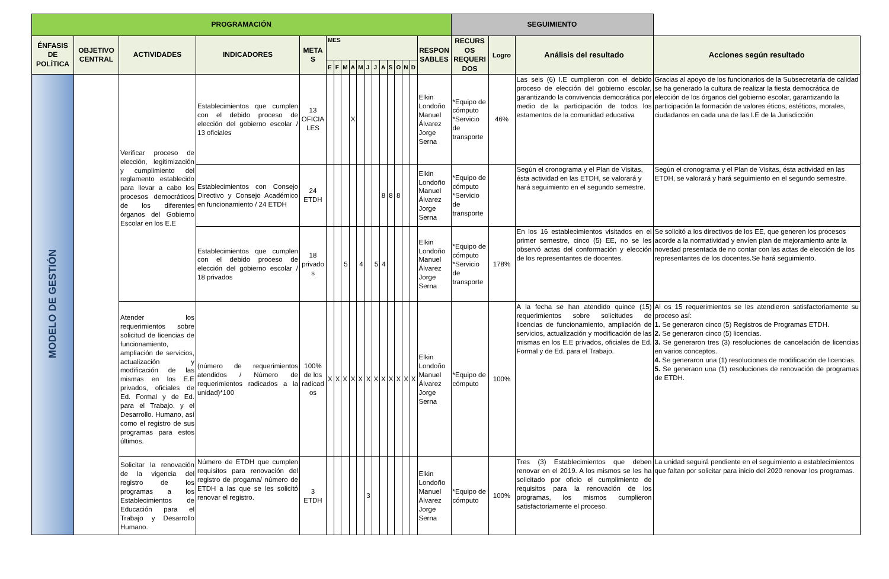| PROGRAMACIÓN | | | | | | | | | | | | | | | | | | SEGUIMIENTO | | | |
| --- | --- | --- | --- | --- | --- | --- | --- | --- | --- | --- | --- | --- | --- | --- | --- | --- | --- | --- | --- | --- | --- |
| ÉNFASIS DE POLÍTICA | OBJETIVO CENTRAL | ACTIVIDADES | INDICADORES | META S | MES | | | | | | | | | | | | RESPON SABLES | RECURS OS REQUERI DOS | Logro | Análisis del resultado | Acciones según resultado |
| | | | | | E | F | M | A | M | J | J | A | S | O | N | D | | | | | |
| MODELO DE GESTIÓN | | Verificar proceso de elección, legitimización y cumplimiento del reglamento establecido para llevar a cabo los procesos democráticos de los diferentes órganos del Gobierno Escolar en los E.E | Establecimientos que cumplen con el debido proceso de elección del gobierno escolar / 13 oficiales | 13 OFICIA LES | | | | X | | | | | | | | | Elkin Londoño Manuel Álvarez Jorge Serna | *Equipo de cómputo *Servicio de transporte | 46% | Las seis (6) I.E cumplieron con el debido proceso de elección del gobierno escolar, garantizando la convivencia democrática por medio de la participación de todos los estamentos de la comunidad educativa | Gracias al apoyo de los funcionarios de la Subsecretaría de calidad se ha generado la cultura de realizar la fiesta democrática de elección de los órganos del gobierno escolar, garantizando la participación la formación de valores éticos, estéticos, morales, ciudadanos en cada una de las I.E de la Jurisdicción |
| | | | Establecimientos con Consejo Directivo y Consejo Académico en funcionamiento / 24 ETDH | 24 ETDH | | | | | | | | 8 | 8 | 8 | | | Elkin Londoño Manuel Álvarez Jorge Serna | *Equipo de cómputo *Servicio de transporte | | Segùn el cronograma y el Plan de Visitas, ésta actividad en las ETDH, se valorará y hará seguimiento en el segundo semestre. | Segùn el cronograma y el Plan de Visitas, ésta actividad en las ETDH, se valorará y hará seguimiento en el segundo semestre. |
| | | | Establecimientos que cumplen con el debido proceso de elección del gobierno escolar / 18 privados | 18 privado s | | | 5 | | 4 | | 5 | 4 | | | | | Elkin Londoño Manuel Álvarez Jorge Serna | *Equipo de cómputo *Servicio de transporte | 178% | En los 16 establecimientos visitados en el primer semestre, cinco (5) EE, no se les observó actas del conformación y elección de los representantes de docentes. | Se solicitó a los directivos de los EE, que generen los procesos acorde a la normatividad y envíen plan de mejoramiento ante la novedad presentada de no contar con las actas de elección de los representantes de los docentes.Se hará seguimiento. |
| | | Atender los requerimientos sobre solicitud de licencias de funcionamiento, ampliación de servicios, actualización y modificación de las mismas en los E.E privados, oficiales de Ed. Formal y de Ed. para el Trabajo. y el Desarrollo. Humano, así como el registro de sus programas para estos últimos. | (número de requerimientos atendidos / Número de requerimientos radicados a la unidad)*100 | 100% de los radicad os | X | X | X | X | X | X | X | X | X | X | X | X | Elkin Londoño Manuel Álvarez Jorge Serna | *Equipo de cómputo | 100% | A la fecha se han atendido quince (15) requerimientos sobre solicitudes de licencias de funcionamiento, ampliación de servicios, actualización y modificación de las mismas en los E.E privados, oficiales de Ed. Formal y de Ed. para el Trabajo. | Al os 15 requerimientos se les atendieron satisfactoriamente su proceso así: 1. Se generaron cinco (5) Registros de Programas ETDH. 2. Se generaron cinco (5) licencias. 3. Se generaron tres (3) resoluciones de cancelación de licencias en varios conceptos. 4. Se generaron una (1) resoluciones de modificación de licencias. 5. Se generaon una (1) resoluciones de renovación de programas de ETDH. |
| | | Solicitar la renovación de la vigencia del registro de los programas a los Establecimientos de Educación para el Trabajo y Desarrollo Humano. | Número de ETDH que cumplen requisitos para renovación del registro de progama/ número de ETDH a las que se les solicitó renovar el registro. | 3 ETDH | | | | | | 3 | | | | | | | Elkin Londoño Manuel Álvarez Jorge Serna | *Equipo de cómputo | 100% | Tres (3) Establecimientos que deben renovar en el 2019. A los mismos se les ha solicitado por oficio el cumplimiento de requisitos para la renovación de los programas, los mismos cumplieron satisfactoriamente el proceso. | La unidad seguirá pendiente en el seguimiento a establecimientos que faltan por solicitar para inicio del 2020 renovar los programas. |